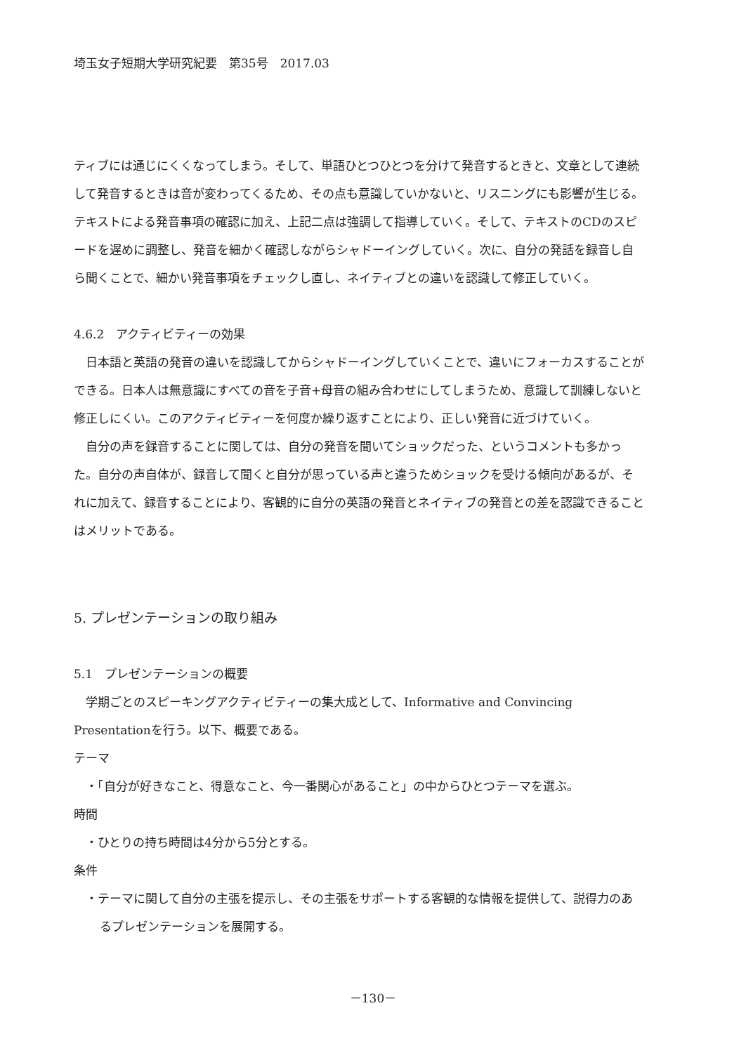埼玉女子短期大学研究紀要　第35号　2017.03
ティブには通じにくくなってしまう。そして、単語ひとつひとつを分けて発音するときと、文章として連続して発音するときは音が変わってくるため、その点も意識していかないと、リスニングにも影響が生じる。テキストによる発音事項の確認に加え、上記二点は強調して指導していく。そして、テキストのCDのスピードを遅めに調整し、発音を細かく確認しながらシャドーイングしていく。次に、自分の発話を録音し自ら聞くことで、細かい発音事項をチェックし直し、ネイティブとの違いを認識して修正していく。
4.6.2　アクティビティーの効果
日本語と英語の発音の違いを認識してからシャドーイングしていくことで、違いにフォーカスすることができる。日本人は無意識にすべての音を子音+母音の組み合わせにしてしまうため、意識して訓練しないと修正しにくい。このアクティビティーを何度か繰り返すことにより、正しい発音に近づけていく。
自分の声を録音することに関しては、自分の発音を聞いてショックだった、というコメントも多かった。自分の声自体が、録音して聞くと自分が思っている声と違うためショックを受ける傾向があるが、それに加えて、録音することにより、客観的に自分の英語の発音とネイティブの発音との差を認識できることはメリットである。
5. プレゼンテーションの取り組み
5.1　プレゼンテーションの概要
学期ごとのスピーキングアクティビティーの集大成として、Informative and Convincing Presentationを行う。以下、概要である。
テーマ
・「自分が好きなこと、得意なこと、今一番関心があること」の中からひとつテーマを選ぶ。
時間
・ひとりの持ち時間は4分から5分とする。
条件
・テーマに関して自分の主張を提示し、その主張をサポートする客観的な情報を提供して、説得力のあるプレゼンテーションを展開する。
－130－